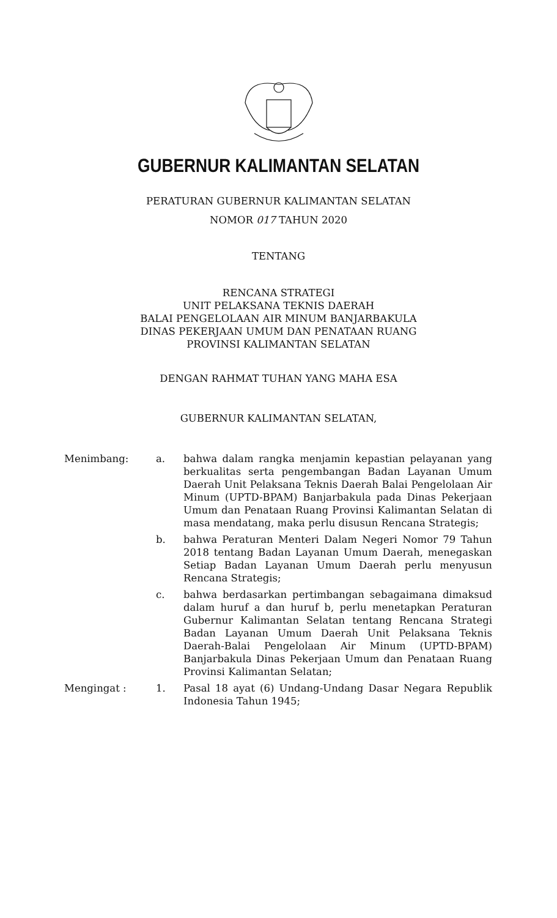GUBERNUR KALIMANTAN SELATAN
PERATURAN GUBERNUR KALIMANTAN SELATAN
NOMOR 017 TAHUN 2020
TENTANG
RENCANA STRATEGI
UNIT PELAKSANA TEKNIS DAERAH
BALAI PENGELOLAAN AIR MINUM BANJARBAKULA
DINAS PEKERJAAN UMUM DAN PENATAAN RUANG
PROVINSI KALIMANTAN SELATAN
DENGAN RAHMAT TUHAN YANG MAHA ESA
GUBERNUR KALIMANTAN SELATAN,
| Menimbang: | a. | bahwa dalam rangka menjamin kepastian pelayanan yang berkualitas serta pengembangan Badan Layanan Umum Daerah Unit Pelaksana Teknis Daerah Balai Pengelolaan Air Minum (UPTD-BPAM) Banjarbakula pada Dinas Pekerjaan Umum dan Penataan Ruang Provinsi Kalimantan Selatan di masa mendatang, maka perlu disusun Rencana Strategis; |
| | b. | bahwa Peraturan Menteri Dalam Negeri Nomor 79 Tahun 2018 tentang Badan Layanan Umum Daerah, menegaskan Setiap Badan Layanan Umum Daerah perlu menyusun Rencana Strategis; |
| | c. | bahwa berdasarkan pertimbangan sebagaimana dimaksud dalam huruf a dan huruf b, perlu menetapkan Peraturan Gubernur Kalimantan Selatan tentang Rencana Strategi Badan Layanan Umum Daerah Unit Pelaksana Teknis Daerah-Balai Pengelolaan Air Minum (UPTD-BPAM) Banjarbakula Dinas Pekerjaan Umum dan Penataan Ruang Provinsi Kalimantan Selatan; |
| Mengingat : | 1. | Pasal 18 ayat (6) Undang-Undang Dasar Negara Republik Indonesia Tahun 1945; |